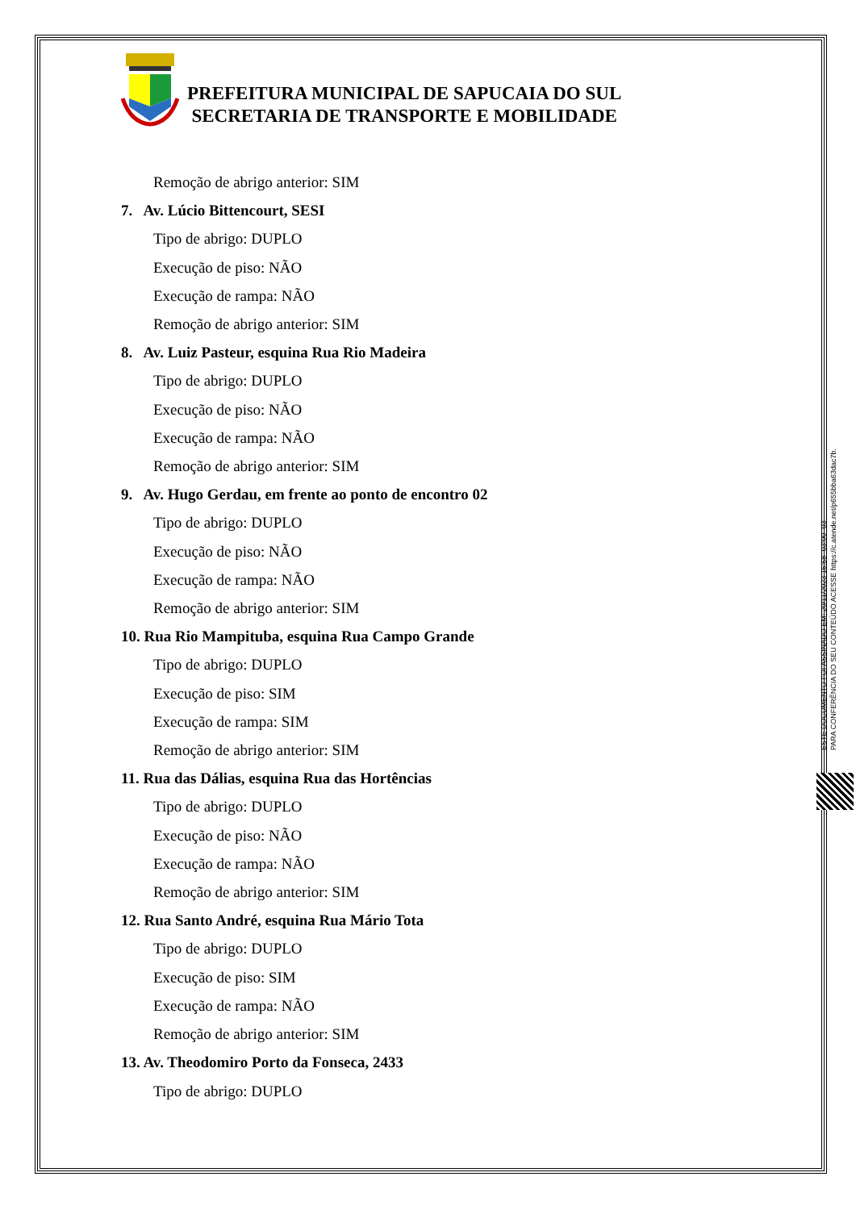PREFEITURA MUNICIPAL DE SAPUCAIA DO SUL
SECRETARIA DE TRANSPORTE E MOBILIDADE
Remoção de abrigo anterior: SIM
7. Av. Lúcio Bittencourt, SESI
Tipo de abrigo: DUPLO
Execução de piso: NÃO
Execução de rampa: NÃO
Remoção de abrigo anterior: SIM
8. Av. Luiz Pasteur, esquina Rua Rio Madeira
Tipo de abrigo: DUPLO
Execução de piso: NÃO
Execução de rampa: NÃO
Remoção de abrigo anterior: SIM
9. Av. Hugo Gerdau, em frente ao ponto de encontro 02
Tipo de abrigo: DUPLO
Execução de piso: NÃO
Execução de rampa: NÃO
Remoção de abrigo anterior: SIM
10. Rua Rio Mampituba, esquina Rua Campo Grande
Tipo de abrigo: DUPLO
Execução de piso: SIM
Execução de rampa: SIM
Remoção de abrigo anterior: SIM
11. Rua das Dálias, esquina Rua das Hortências
Tipo de abrigo: DUPLO
Execução de piso: NÃO
Execução de rampa: NÃO
Remoção de abrigo anterior: SIM
12. Rua Santo André, esquina Rua Mário Tota
Tipo de abrigo: DUPLO
Execução de piso: SIM
Execução de rampa: NÃO
Remoção de abrigo anterior: SIM
13. Av. Theodomiro Porto da Fonseca, 2433
Tipo de abrigo: DUPLO
ESTE DOCUMENTO FOI ASSINADO EM: 20/11/2023 16:58 -03:00 -03
PARA CONFERÊNCIA DO SEU CONTEÚDO ACESSE https://c.atende.net/p655bba63dac7b.